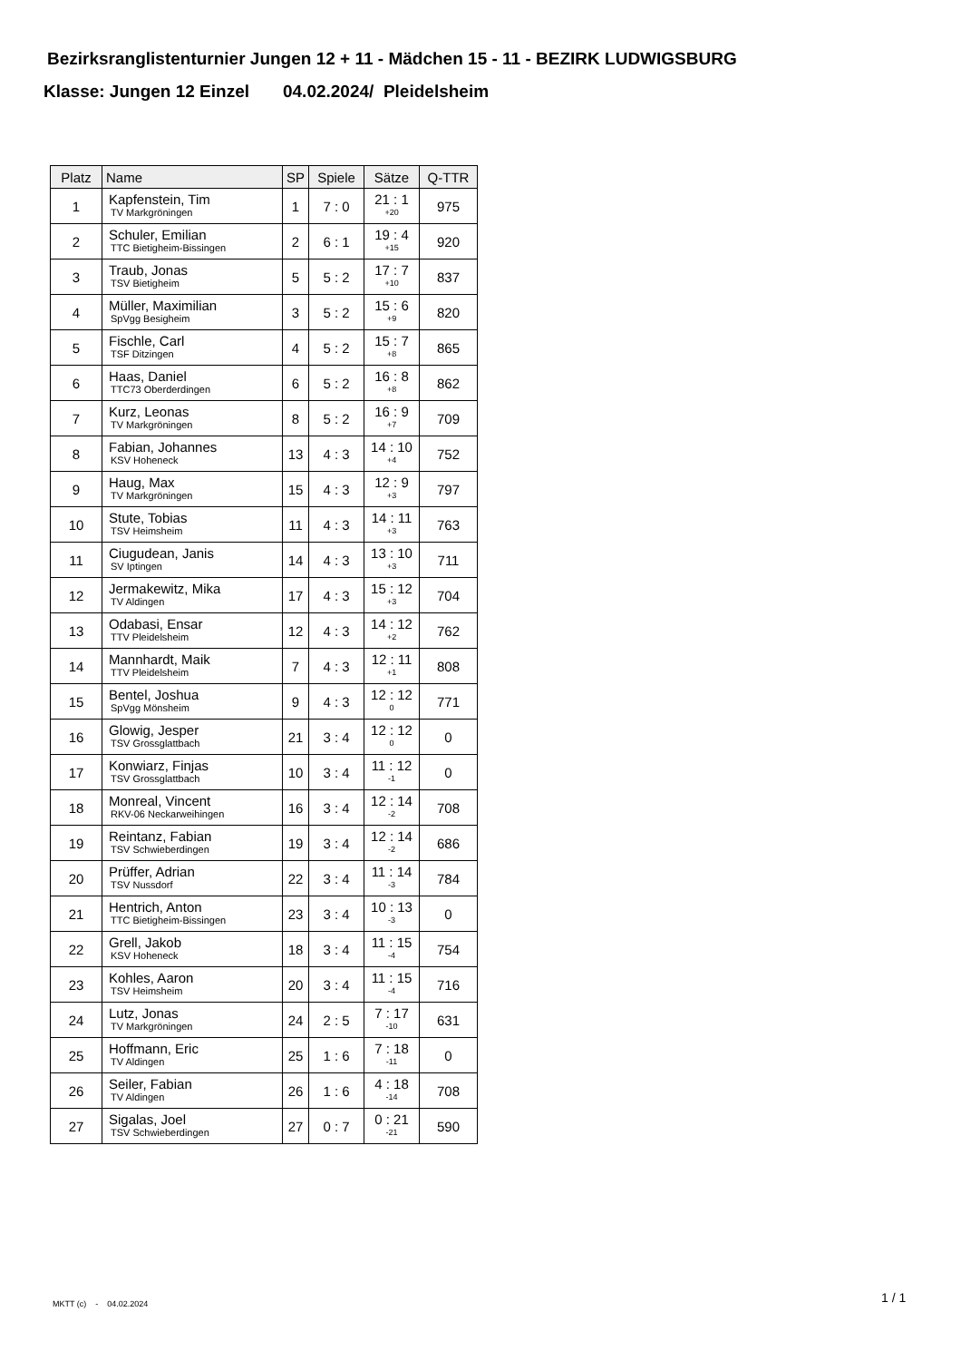Bezirksranglistenturnier Jungen 12 + 11 - Mädchen 15 - 11 - BEZIRK LUDWIGSBURG
Klasse: Jungen 12 Einzel 04.02.2024/ Pleidelsheim
| Platz | Name | SP | Spiele | Sätze | Q-TTR |
| --- | --- | --- | --- | --- | --- |
| 1 | Kapfenstein, Tim TV Markgröningen | 1 | 7 : 0 | 21 : 1 +20 | 975 |
| 2 | Schuler, Emilian TTC Bietigheim-Bissingen | 2 | 6 : 1 | 19 : 4 +15 | 920 |
| 3 | Traub, Jonas TSV Bietigheim | 5 | 5 : 2 | 17 : 7 +10 | 837 |
| 4 | Müller, Maximilian SpVgg Besigheim | 3 | 5 : 2 | 15 : 6 +9 | 820 |
| 5 | Fischle, Carl TSF Ditzingen | 4 | 5 : 2 | 15 : 7 +8 | 865 |
| 6 | Haas, Daniel TTC73 Oberderdingen | 6 | 5 : 2 | 16 : 8 +8 | 862 |
| 7 | Kurz, Leonas TV Markgröningen | 8 | 5 : 2 | 16 : 9 +7 | 709 |
| 8 | Fabian, Johannes KSV Hoheneck | 13 | 4 : 3 | 14 : 10 +4 | 752 |
| 9 | Haug, Max TV Markgröningen | 15 | 4 : 3 | 12 : 9 +3 | 797 |
| 10 | Stute, Tobias TSV Heimsheim | 11 | 4 : 3 | 14 : 11 +3 | 763 |
| 11 | Ciugudean, Janis SV Iptingen | 14 | 4 : 3 | 13 : 10 +3 | 711 |
| 12 | Jermakewitz, Mika TV Aldingen | 17 | 4 : 3 | 15 : 12 +3 | 704 |
| 13 | Odabasi, Ensar TTV Pleidelsheim | 12 | 4 : 3 | 14 : 12 +2 | 762 |
| 14 | Mannhardt, Maik TTV Pleidelsheim | 7 | 4 : 3 | 12 : 11 +1 | 808 |
| 15 | Bentel, Joshua SpVgg Mönsheim | 9 | 4 : 3 | 12 : 12 0 | 771 |
| 16 | Glowig, Jesper TSV Grossglattbach | 21 | 3 : 4 | 12 : 12 0 | 0 |
| 17 | Konwiarz, Finjas TSV Grossglattbach | 10 | 3 : 4 | 11 : 12 -1 | 0 |
| 18 | Monreal, Vincent RKV-06 Neckarweihingen | 16 | 3 : 4 | 12 : 14 -2 | 708 |
| 19 | Reintanz, Fabian TSV Schwieberdingen | 19 | 3 : 4 | 12 : 14 -2 | 686 |
| 20 | Prüffer, Adrian TSV Nussdorf | 22 | 3 : 4 | 11 : 14 -3 | 784 |
| 21 | Hentrich, Anton TTC Bietigheim-Bissingen | 23 | 3 : 4 | 10 : 13 -3 | 0 |
| 22 | Grell, Jakob KSV Hoheneck | 18 | 3 : 4 | 11 : 15 -4 | 754 |
| 23 | Kohles, Aaron TSV Heimsheim | 20 | 3 : 4 | 11 : 15 -4 | 716 |
| 24 | Lutz, Jonas TV Markgröningen | 24 | 2 : 5 | 7 : 17 -10 | 631 |
| 25 | Hoffmann, Eric TV Aldingen | 25 | 1 : 6 | 7 : 18 -11 | 0 |
| 26 | Seiler, Fabian TV Aldingen | 26 | 1 : 6 | 4 : 18 -14 | 708 |
| 27 | Sigalas, Joel TSV Schwieberdingen | 27 | 0 : 7 | 0 : 21 -21 | 590 |
MKTT (c) - 04.02.2024 1 / 1